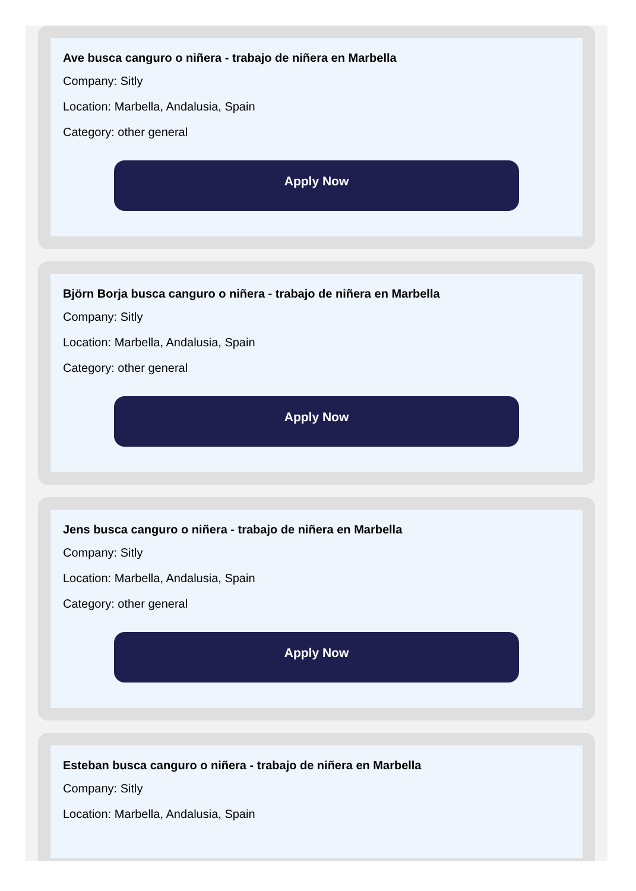Ave busca canguro o niñera - trabajo de niñera en Marbella
Company: Sitly
Location: Marbella, Andalusia, Spain
Category: other general
Apply Now
Björn Borja busca canguro o niñera - trabajo de niñera en Marbella
Company: Sitly
Location: Marbella, Andalusia, Spain
Category: other general
Apply Now
Jens busca canguro o niñera - trabajo de niñera en Marbella
Company: Sitly
Location: Marbella, Andalusia, Spain
Category: other general
Apply Now
Esteban busca canguro o niñera - trabajo de niñera en Marbella
Company: Sitly
Location: Marbella, Andalusia, Spain